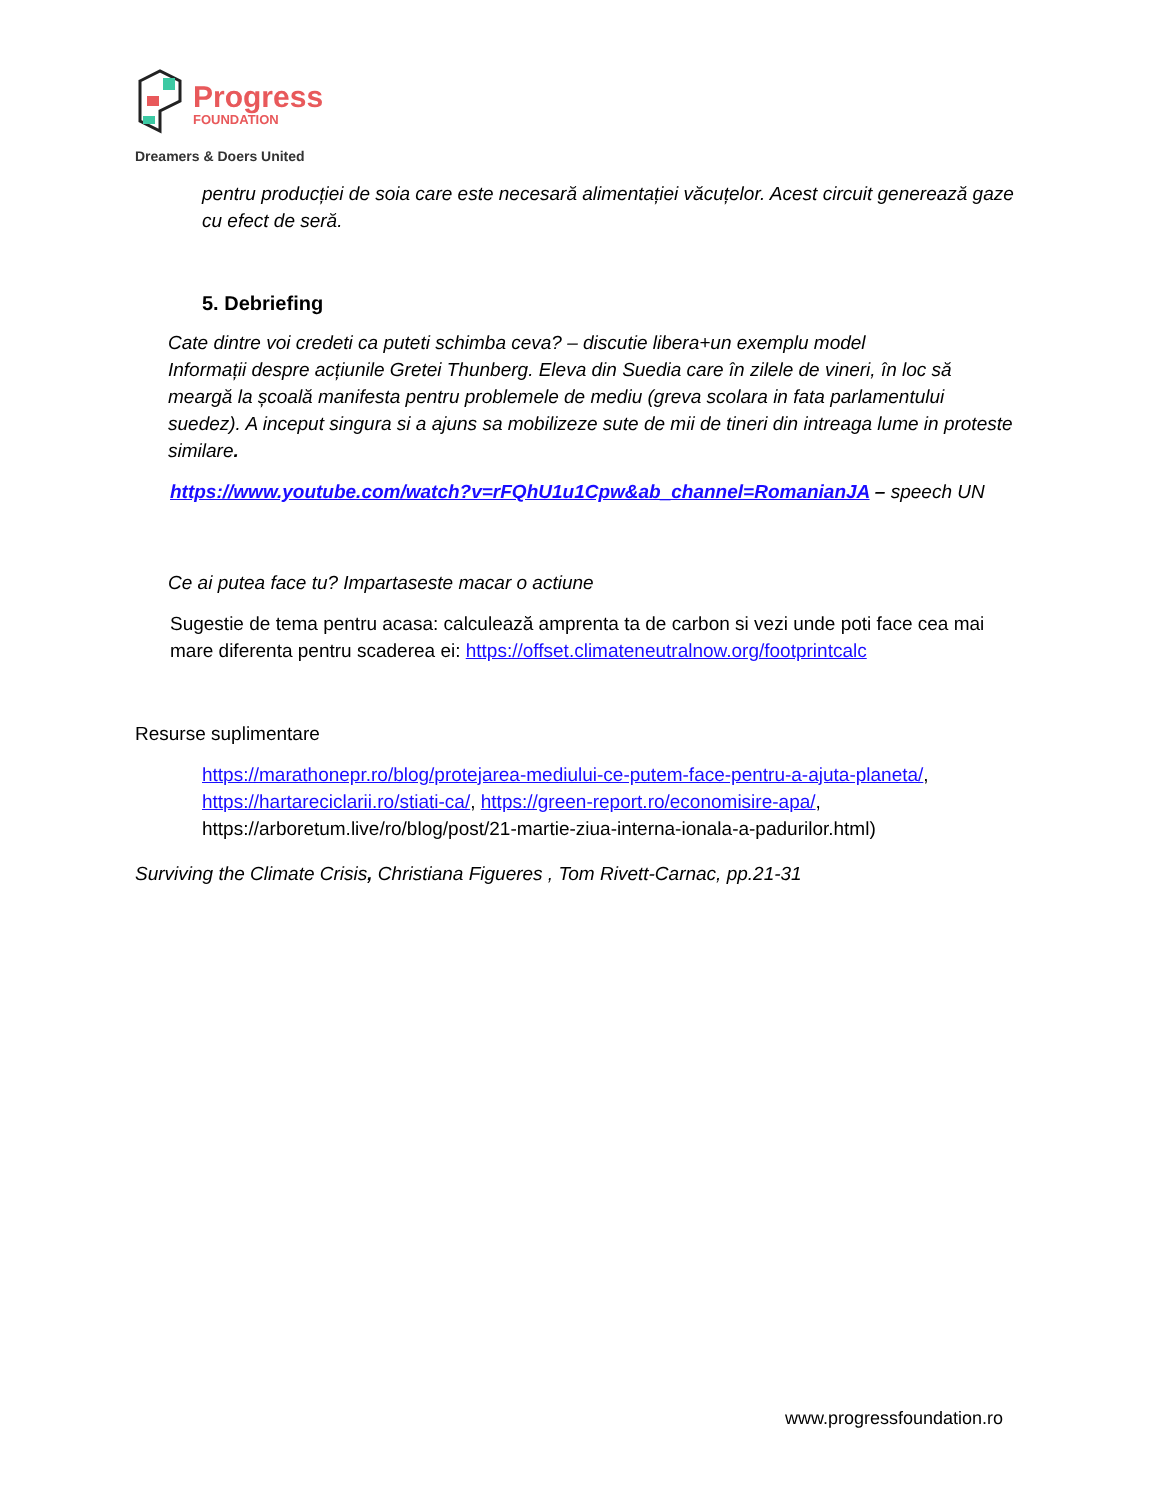Progress
FOUNDATION
Dreamers & Doers United
pentru producției de soia care este necesară alimentației văcuțelor. Acest circuit generează gaze cu efect de seră.
5. Debriefing
Cate dintre voi credeti ca puteti schimba ceva? – discutie libera+un exemplu model
Informații despre acțiunile Gretei Thunberg. Eleva din Suedia care în zilele de vineri, în loc să meargă la școală manifesta pentru problemele de mediu (greva scolara in fata parlamentului suedez). A inceput singura si a ajuns sa mobilizeze sute de mii de tineri din intreaga lume in proteste similare.
https://www.youtube.com/watch?v=rFQhU1u1Cpw&ab_channel=RomanianJA – speech UN
Ce ai putea face tu? Impartaseste macar o actiune
Sugestie de tema pentru acasa: calculează amprenta ta de carbon si vezi unde poti face cea mai mare diferenta pentru scaderea ei: https://offset.climateneutralnow.org/footprintcalc
Resurse suplimentare
https://marathonepr.ro/blog/protejarea-mediului-ce-putem-face-pentru-a-ajuta-planeta/, https://hartareciclarii.ro/stiati-ca/, https://green-report.ro/economisire-apa/, https://arboretum.live/ro/blog/post/21-martie-ziua-interna-ionala-a-padurilor.html)
Surviving the Climate Crisis, Christiana Figueres , Tom Rivett-Carnac, pp.21-31
www.progressfoundation.ro